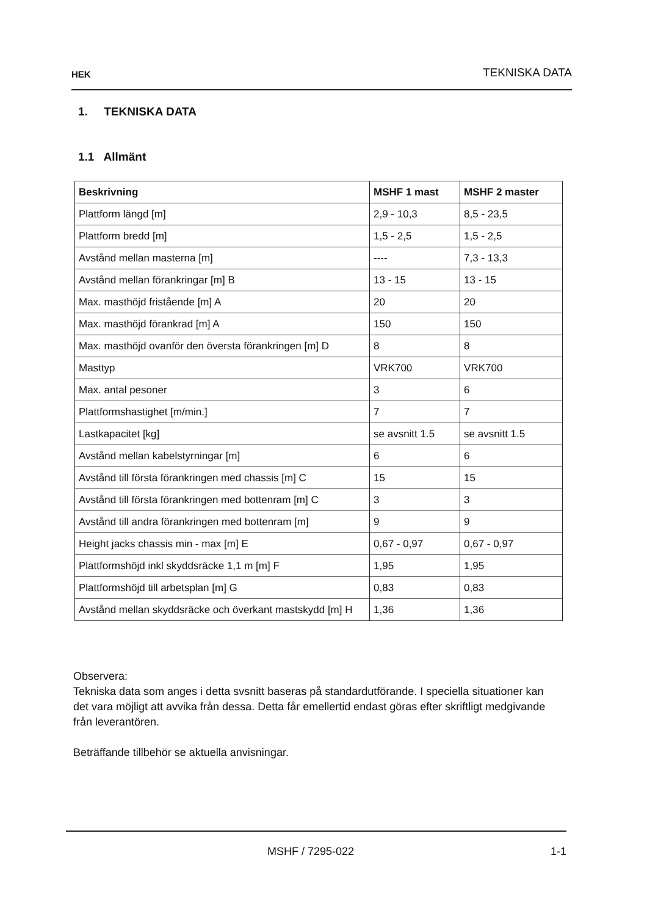HEK TEKNISKA DATA
1. TEKNISKA DATA
1.1 Allmänt
| Beskrivning | MSHF 1 mast | MSHF 2 master |
| --- | --- | --- |
| Plattform längd [m] | 2,9 - 10,3 | 8,5 - 23,5 |
| Plattform bredd [m] | 1,5 - 2,5 | 1,5 - 2,5 |
| Avstånd mellan masterna [m] | ---- | 7,3 - 13,3 |
| Avstånd mellan förankringar [m] B | 13 - 15 | 13 - 15 |
| Max. masthöjd fristående [m] A | 20 | 20 |
| Max. masthöjd förankrad [m] A | 150 | 150 |
| Max. masthöjd ovanför den översta förankringen [m] D | 8 | 8 |
| Masttyp | VRK700 | VRK700 |
| Max. antal pesoner | 3 | 6 |
| Plattformshastighet [m/min.] | 7 | 7 |
| Lastkapacitet [kg] | se avsnitt 1.5 | se avsnitt 1.5 |
| Avstånd mellan kabelstyrningar [m] | 6 | 6 |
| Avstånd till första förankringen med chassis [m] C | 15 | 15 |
| Avstånd till första förankringen med bottenram [m] C | 3 | 3 |
| Avstånd till andra förankringen med bottenram [m] | 9 | 9 |
| Height jacks chassis min - max [m] E | 0,67 - 0,97 | 0,67 - 0,97 |
| Plattformshöjd inkl skyddsräcke 1,1 m [m] F | 1,95 | 1,95 |
| Plattformshöjd till arbetsplan [m] G | 0,83 | 0,83 |
| Avstånd mellan skyddsräcke och överkant mastskydd [m] H | 1,36 | 1,36 |
Observera:
Tekniska data som anges i detta svsnitt baseras på standardutförande. I speciella situationer kan det vara möjligt att avvika från dessa. Detta får emellertid endast göras efter skriftligt medgivande från leverantören.
Beträffande tillbehör se aktuella anvisningar.
MSHF / 7295-022 1-1